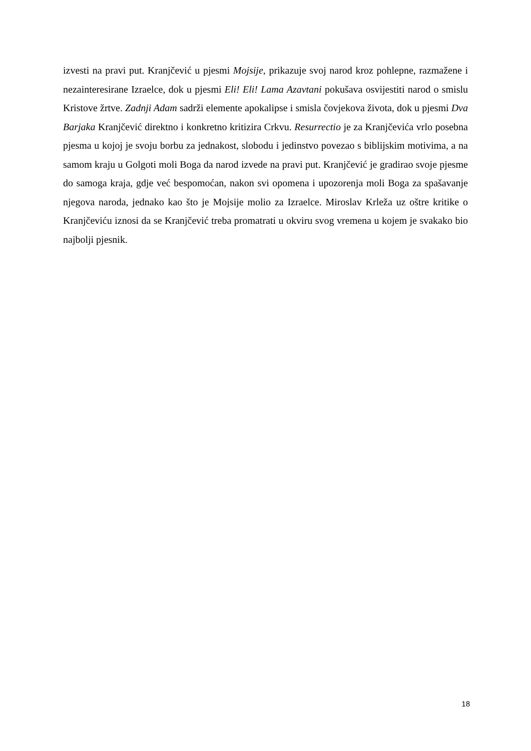izvesti na pravi put. Kranjčević u pjesmi Mojsije, prikazuje svoj narod kroz pohlepne, razmažene i nezainteresirane Izraelce, dok u pjesmi Eli! Eli! Lama Azavtani pokušava osvijestiti narod o smislu Kristove žrtve. Zadnji Adam sadrži elemente apokalipse i smisla čovjekova života, dok u pjesmi Dva Barjaka Kranjčević direktno i konkretno kritizira Crkvu. Resurrectio je za Kranjčevića vrlo posebna pjesma u kojoj je svoju borbu za jednakost, slobodu i jedinstvo povezao s biblijskim motivima, a na samom kraju u Golgoti moli Boga da narod izvede na pravi put. Kranjčević je gradirao svoje pjesme do samoga kraja, gdje već bespomoćan, nakon svi opomena i upozorenja moli Boga za spašavanje njegova naroda, jednako kao što je Mojsije molio za Izraelce. Miroslav Krleža uz oštre kritike o Kranjčeviću iznosi da se Kranjčević treba promatrati u okviru svog vremena u kojem je svakako bio najbolji pjesnik.
18